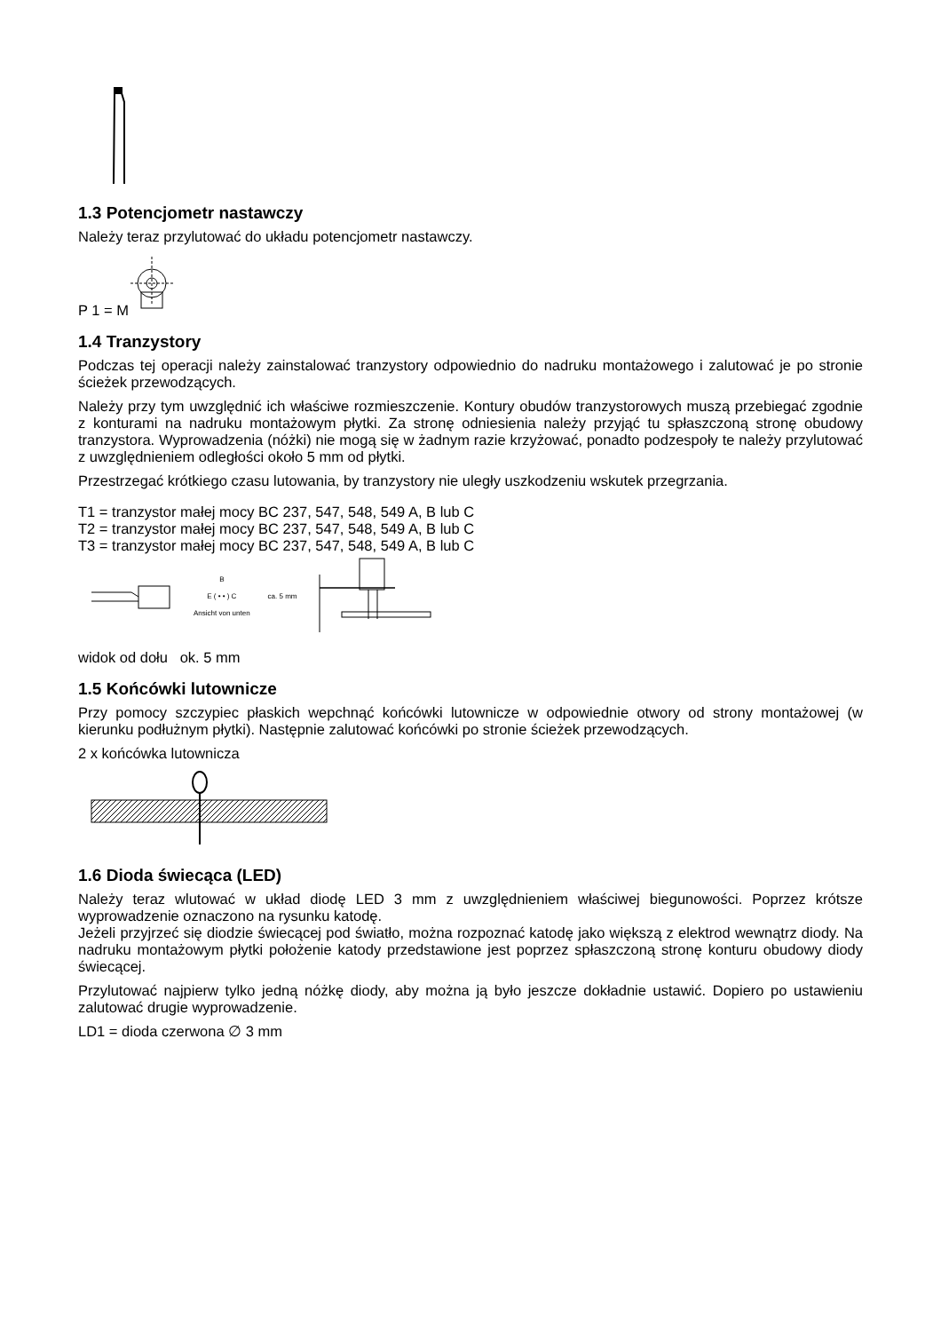1.3 Potencjometr nastawczy
Należy teraz przylutować do układu potencjometr nastawczy.
P 1 = M
1.4 Tranzystory
Podczas tej operacji należy zainstalować tranzystory odpowiednio do nadruku montażowego i zalutować je po stronie ścieżek przewodzących.
Należy przy tym uwzględnić ich właściwe rozmieszczenie. Kontury obudów tranzystorowych muszą przebiegać zgodnie z konturami na nadruku montażowym płytki. Za stronę odniesienia należy przyjąć tu spłaszczoną stronę obudowy tranzystora. Wyprowadzenia (nóżki) nie mogą się w żadnym razie krzyżować, ponadto podzespoły te należy przylutować z uwzględnieniem odległości około 5 mm od płytki.
Przestrzegać krótkiego czasu lutowania, by tranzystory nie uległy uszkodzeniu wskutek przegrzania.
T1 = tranzystor małej mocy BC 237, 547, 548, 549 A, B lub C
T2 = tranzystor małej mocy BC 237, 547, 548, 549 A, B lub C
T3 = tranzystor małej mocy BC 237, 547, 548, 549 A, B lub C
B
E ( • • ) C
Ansicht von unten
ca. 5 mm
widok od dołu ok. 5 mm
1.5 Końcówki lutownicze
Przy pomocy szczypiec płaskich wepchnąć końcówki lutownicze w odpowiednie otwory od strony montażowej (w kierunku podłużnym płytki). Następnie zalutować końcówki po stronie ścieżek przewodzących.
2 x końcówka lutownicza
1.6 Dioda świecąca (LED)
Należy teraz wlutować w układ diodę LED 3 mm z uwzględnieniem właściwej biegunowości. Poprzez krótsze wyprowadzenie oznaczono na rysunku katodę.
Jeżeli przyjrzeć się diodzie świecącej pod światło, można rozpoznać katodę jako większą z elektrod wewnątrz diody. Na nadruku montażowym płytki położenie katody przedstawione jest poprzez spłaszczoną stronę konturu obudowy diody świecącej.
Przylutować najpierw tylko jedną nóżkę diody, aby można ją było jeszcze dokładnie ustawić. Dopiero po ustawieniu zalutować drugie wyprowadzenie.
LD1 = dioda czerwona ∅ 3 mm